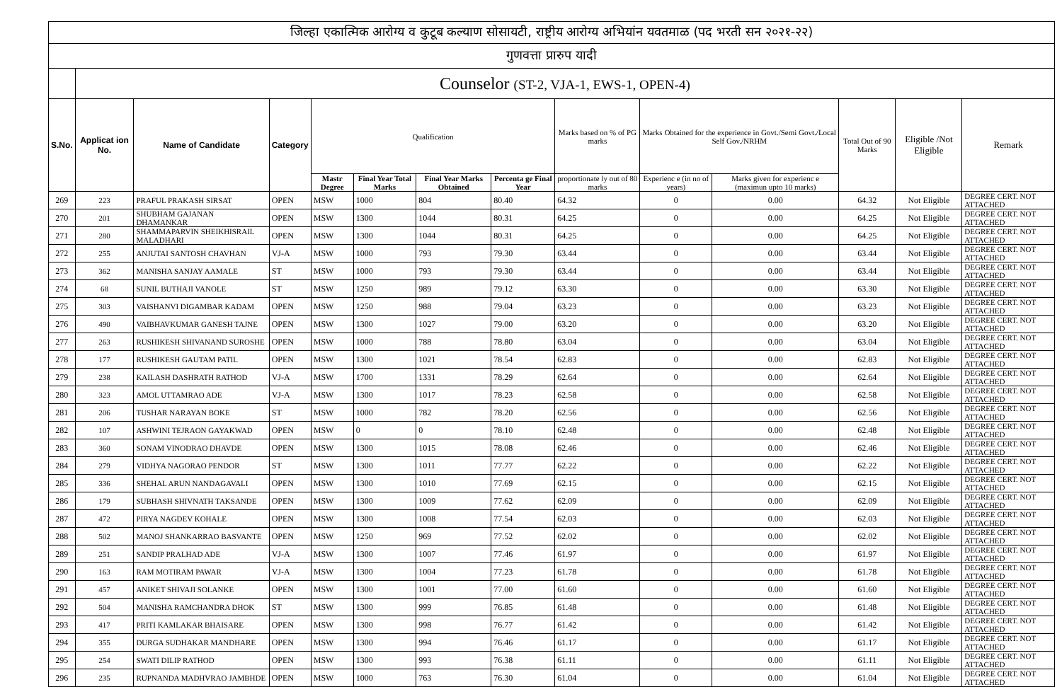| जिल्हा एकात्मिक आरोग्य व कुटूब कल्याण सोसायटी, राष्ट्रीय आरोग्य अभियांन यवतमाळ (पद भरती सन २०२१-२२) | | | | | | | | | | | | | |
| गुणवत्ता प्रारुप यादी | | | | | | | | | | | | | |
| | Counselor (ST-2, VJA-1, EWS-1, OPEN-4) | | | | | | | | | | | | |
| S.No. | Applicat ion No. | Name of Candidate | Category | Qualification | | | | Marks based on % of PG marks | Marks Obtained for the experience in Govt./Semi Govt./Local Self Gov./NRHM | | Total Out of 90 Marks | Eligible /Not Eligible | Remark |
| | | | | Mastr Degree | Final Year Total Marks | Final Year Marks Obtained | Percenta ge Final Year | proportionate ly out of 80 marks | Experienc e (in no of years) | Marks given for experienc e (maximun upto 10 marks) | | | |
| 269 | 223 | PRAFUL PRAKASH SIRSAT | OPEN | MSW | 1000 | 804 | 80.40 | 64.32 | 0 | 0.00 | 64.32 | Not Eligible | DEGREE CERT. NOT ATTACHED |
| 270 | 201 | SHUBHAM GAJANAN DHAMANKAR | OPEN | MSW | 1300 | 1044 | 80.31 | 64.25 | 0 | 0.00 | 64.25 | Not Eligible | DEGREE CERT. NOT ATTACHED |
| 271 | 280 | SHAMMAPARVIN SHEIKHISRAIL MALADHARI | OPEN | MSW | 1300 | 1044 | 80.31 | 64.25 | 0 | 0.00 | 64.25 | Not Eligible | DEGREE CERT. NOT ATTACHED |
| 272 | 255 | ANJUTAI SANTOSH CHAVHAN | VJ-A | MSW | 1000 | 793 | 79.30 | 63.44 | 0 | 0.00 | 63.44 | Not Eligible | DEGREE CERT. NOT ATTACHED |
| 273 | 362 | MANISHA SANJAY AAMALE | ST | MSW | 1000 | 793 | 79.30 | 63.44 | 0 | 0.00 | 63.44 | Not Eligible | DEGREE CERT. NOT ATTACHED |
| 274 | 68 | SUNIL BUTHAJI VANOLE | ST | MSW | 1250 | 989 | 79.12 | 63.30 | 0 | 0.00 | 63.30 | Not Eligible | DEGREE CERT. NOT ATTACHED |
| 275 | 303 | VAISHANVI DIGAMBAR KADAM | OPEN | MSW | 1250 | 988 | 79.04 | 63.23 | 0 | 0.00 | 63.23 | Not Eligible | DEGREE CERT. NOT ATTACHED |
| 276 | 490 | VAIBHAVKUMAR GANESH TAJNE | OPEN | MSW | 1300 | 1027 | 79.00 | 63.20 | 0 | 0.00 | 63.20 | Not Eligible | DEGREE CERT. NOT ATTACHED |
| 277 | 263 | RUSHIKESH SHIVANAND SUROSHE | OPEN | MSW | 1000 | 788 | 78.80 | 63.04 | 0 | 0.00 | 63.04 | Not Eligible | DEGREE CERT. NOT ATTACHED |
| 278 | 177 | RUSHIKESH GAUTAM PATIL | OPEN | MSW | 1300 | 1021 | 78.54 | 62.83 | 0 | 0.00 | 62.83 | Not Eligible | DEGREE CERT. NOT ATTACHED |
| 279 | 238 | KAILASH DASHRATH RATHOD | VJ-A | MSW | 1700 | 1331 | 78.29 | 62.64 | 0 | 0.00 | 62.64 | Not Eligible | DEGREE CERT. NOT ATTACHED |
| 280 | 323 | AMOL UTTAMRAO ADE | VJ-A | MSW | 1300 | 1017 | 78.23 | 62.58 | 0 | 0.00 | 62.58 | Not Eligible | DEGREE CERT. NOT ATTACHED |
| 281 | 206 | TUSHAR NARAYAN BOKE | ST | MSW | 1000 | 782 | 78.20 | 62.56 | 0 | 0.00 | 62.56 | Not Eligible | DEGREE CERT. NOT ATTACHED |
| 282 | 107 | ASHWINI TEJRAON GAYAKWAD | OPEN | MSW | 0 | 0 | 78.10 | 62.48 | 0 | 0.00 | 62.48 | Not Eligible | DEGREE CERT. NOT ATTACHED |
| 283 | 360 | SONAM VINODRAO DHAVDE | OPEN | MSW | 1300 | 1015 | 78.08 | 62.46 | 0 | 0.00 | 62.46 | Not Eligible | DEGREE CERT. NOT ATTACHED |
| 284 | 279 | VIDHYA NAGORAO PENDOR | ST | MSW | 1300 | 1011 | 77.77 | 62.22 | 0 | 0.00 | 62.22 | Not Eligible | DEGREE CERT. NOT ATTACHED |
| 285 | 336 | SHEHAL ARUN NANDAGAVALI | OPEN | MSW | 1300 | 1010 | 77.69 | 62.15 | 0 | 0.00 | 62.15 | Not Eligible | DEGREE CERT. NOT ATTACHED |
| 286 | 179 | SUBHASH SHIVNATH TAKSANDE | OPEN | MSW | 1300 | 1009 | 77.62 | 62.09 | 0 | 0.00 | 62.09 | Not Eligible | DEGREE CERT. NOT ATTACHED |
| 287 | 472 | PIRYA NAGDEV KOHALE | OPEN | MSW | 1300 | 1008 | 77.54 | 62.03 | 0 | 0.00 | 62.03 | Not Eligible | DEGREE CERT. NOT ATTACHED |
| 288 | 502 | MANOJ SHANKARRAO BASVANTE | OPEN | MSW | 1250 | 969 | 77.52 | 62.02 | 0 | 0.00 | 62.02 | Not Eligible | DEGREE CERT. NOT ATTACHED |
| 289 | 251 | SANDIP PRALHAD ADE | VJ-A | MSW | 1300 | 1007 | 77.46 | 61.97 | 0 | 0.00 | 61.97 | Not Eligible | DEGREE CERT. NOT ATTACHED |
| 290 | 163 | RAM MOTIRAM PAWAR | VJ-A | MSW | 1300 | 1004 | 77.23 | 61.78 | 0 | 0.00 | 61.78 | Not Eligible | DEGREE CERT. NOT ATTACHED |
| 291 | 457 | ANIKET SHIVAJI SOLANKE | OPEN | MSW | 1300 | 1001 | 77.00 | 61.60 | 0 | 0.00 | 61.60 | Not Eligible | DEGREE CERT. NOT ATTACHED |
| 292 | 504 | MANISHA RAMCHANDRA DHOK | ST | MSW | 1300 | 999 | 76.85 | 61.48 | 0 | 0.00 | 61.48 | Not Eligible | DEGREE CERT. NOT ATTACHED |
| 293 | 417 | PRITI KAMLAKAR BHAISARE | OPEN | MSW | 1300 | 998 | 76.77 | 61.42 | 0 | 0.00 | 61.42 | Not Eligible | DEGREE CERT. NOT ATTACHED |
| 294 | 355 | DURGA SUDHAKAR MANDHARE | OPEN | MSW | 1300 | 994 | 76.46 | 61.17 | 0 | 0.00 | 61.17 | Not Eligible | DEGREE CERT. NOT ATTACHED |
| 295 | 254 | SWATI DILIP RATHOD | OPEN | MSW | 1300 | 993 | 76.38 | 61.11 | 0 | 0.00 | 61.11 | Not Eligible | DEGREE CERT. NOT ATTACHED |
| 296 | 235 | RUPNANDA MADHVRAO JAMBHDE | OPEN | MSW | 1000 | 763 | 76.30 | 61.04 | 0 | 0.00 | 61.04 | Not Eligible | DEGREE CERT. NOT ATTACHED |